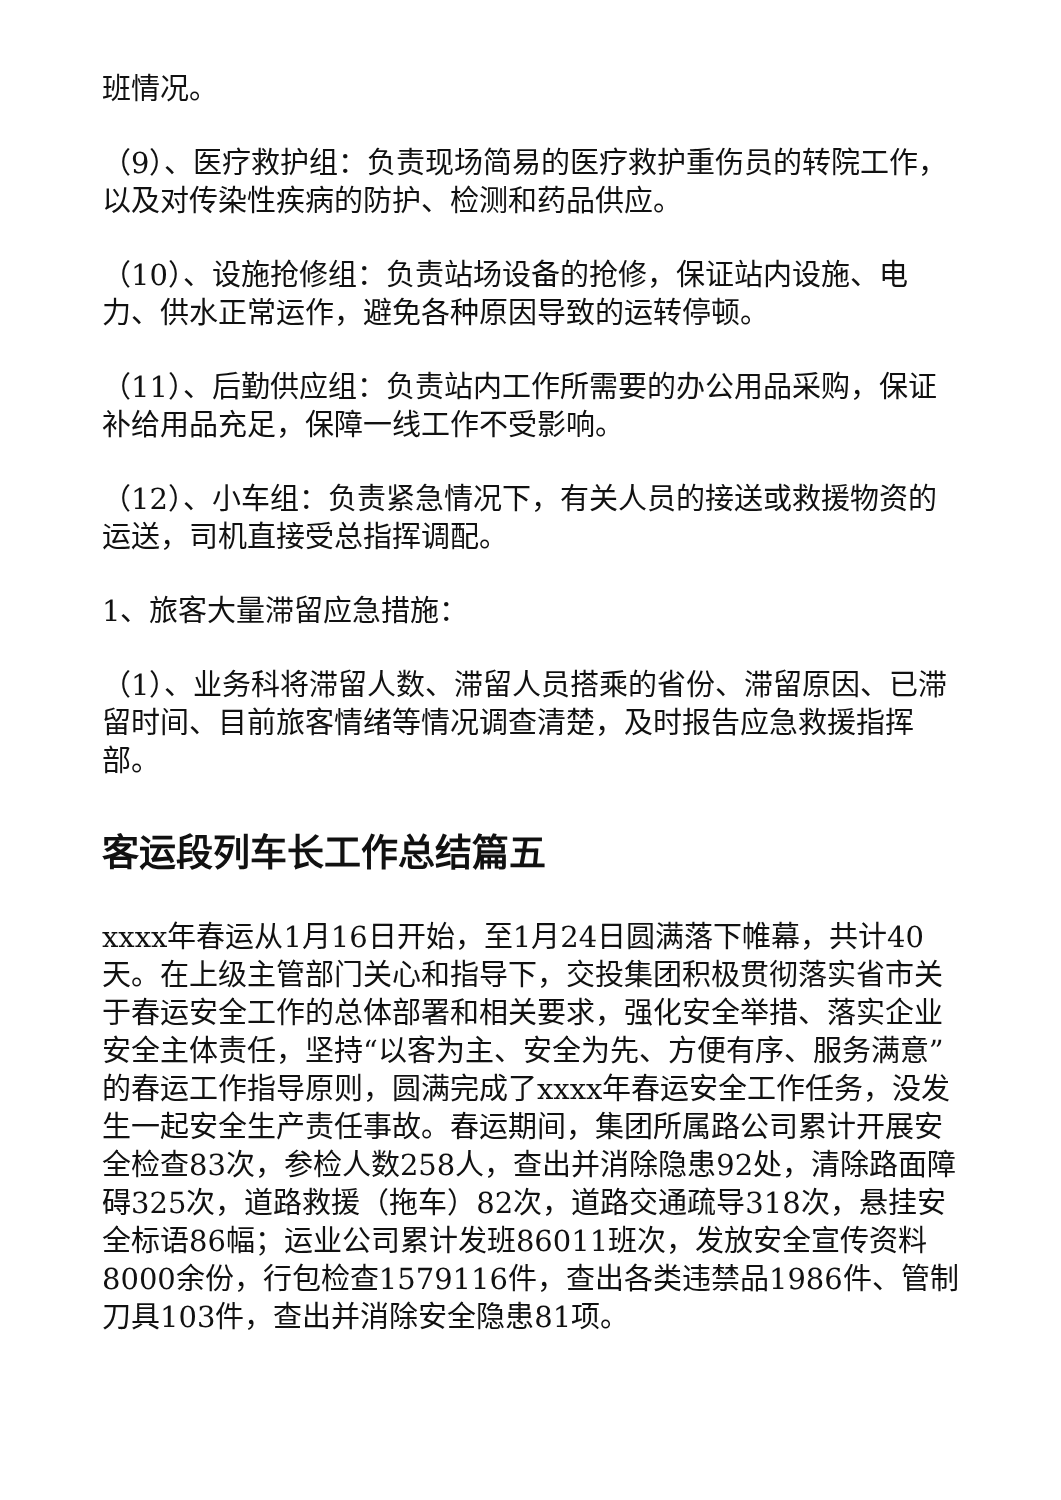班情况。
（9）、医疗救护组：负责现场简易的医疗救护重伤员的转院工作，以及对传染性疾病的防护、检测和药品供应。
（10）、设施抢修组：负责站场设备的抢修，保证站内设施、电力、供水正常运作，避免各种原因导致的运转停顿。
（11）、后勤供应组：负责站内工作所需要的办公用品采购，保证补给用品充足，保障一线工作不受影响。
（12）、小车组：负责紧急情况下，有关人员的接送或救援物资的运送，司机直接受总指挥调配。
1、旅客大量滞留应急措施：
（1）、业务科将滞留人数、滞留人员搭乘的省份、滞留原因、已滞留时间、目前旅客情绪等情况调查清楚，及时报告应急救援指挥部。
客运段列车长工作总结篇五
xxxx年春运从1月16日开始，至1月24日圆满落下帷幕，共计40天。在上级主管部门关心和指导下，交投集团积极贯彻落实省市关于春运安全工作的总体部署和相关要求，强化安全举措、落实企业安全主体责任，坚持“以客为主、安全为先、方便有序、服务满意”的春运工作指导原则，圆满完成了xxxx年春运安全工作任务，没发生一起安全生产责任事故。春运期间，集团所属路公司累计开展安全检查83次，参检人数258人，查出并消除隐患92处，清除路面障碍325次，道路救援（拖车）82次，道路交通疏导318次，悬挂安全标语86幅；运业公司累计发班86011班次，发放安全宣传资料8000余份，行包检查1579116件，查出各类违禁品1986件、管制刀具103件，查出并消除安全隐患81项。